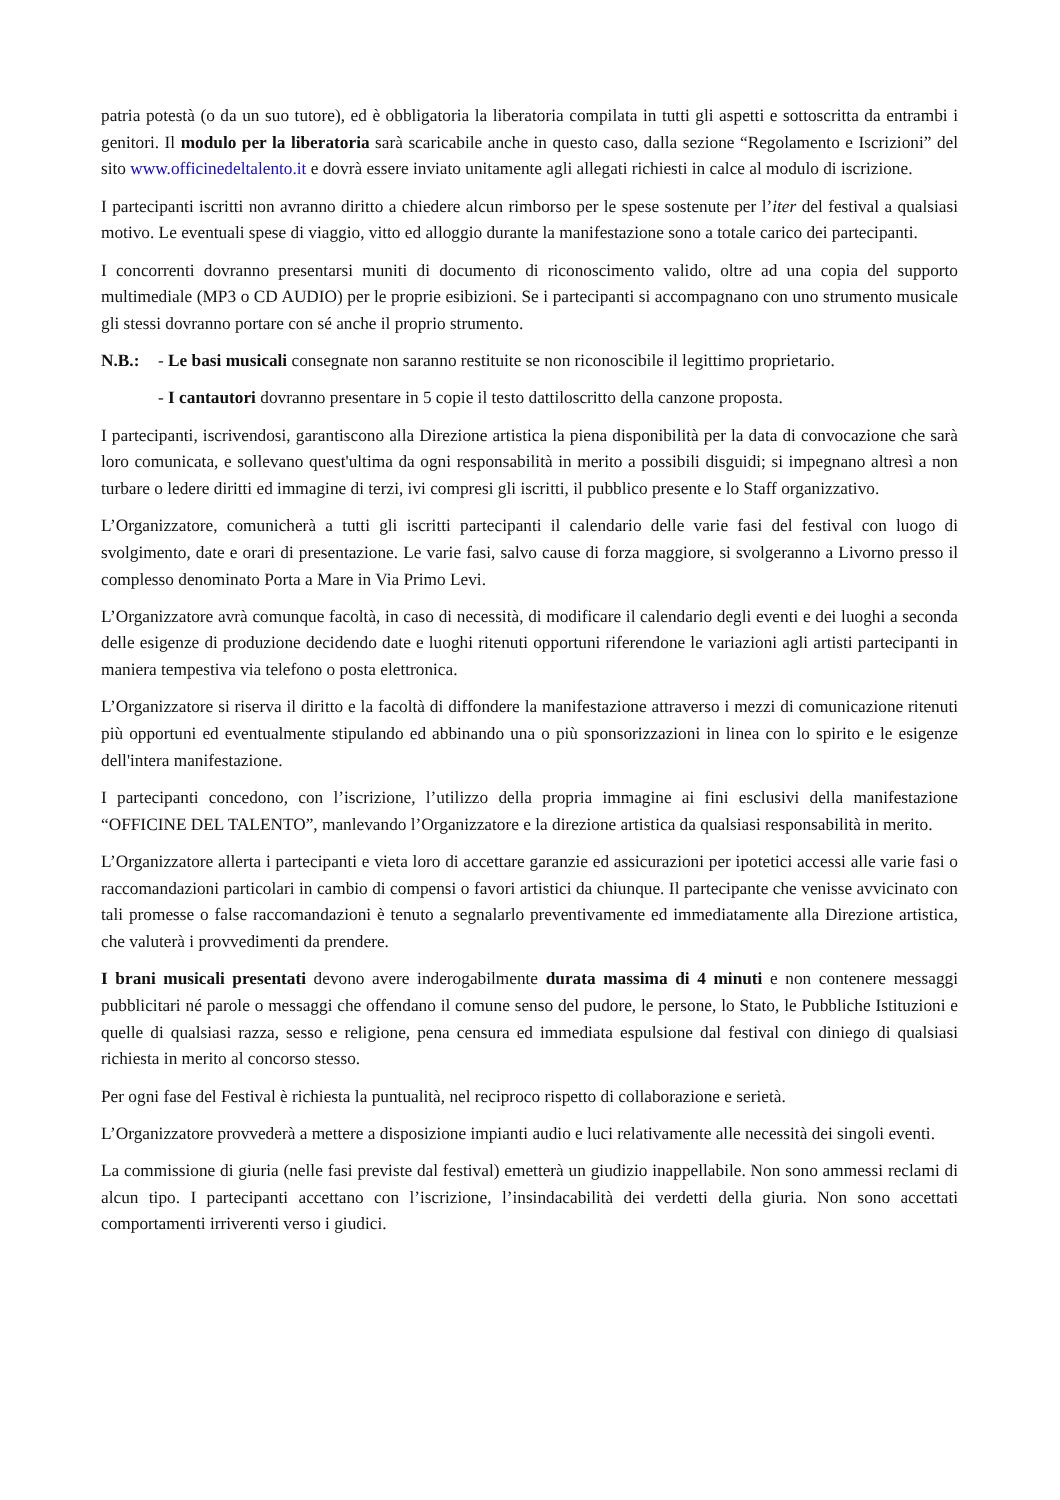patria potestà (o da un suo tutore), ed è obbligatoria la liberatoria compilata in tutti gli aspetti e sottoscritta da entrambi i genitori. Il modulo per la liberatoria sarà scaricabile anche in questo caso, dalla sezione “Regolamento e Iscrizioni” del sito www.officinedeltalento.it e dovrà essere inviato unitamente agli allegati richiesti in calce al modulo di iscrizione.
I partecipanti iscritti non avranno diritto a chiedere alcun rimborso per le spese sostenute per l’iter del festival a qualsiasi motivo. Le eventuali spese di viaggio, vitto ed alloggio durante la manifestazione sono a totale carico dei partecipanti.
I concorrenti dovranno presentarsi muniti di documento di riconoscimento valido, oltre ad una copia del supporto multimediale (MP3 o CD AUDIO) per le proprie esibizioni. Se i partecipanti si accompagnano con uno strumento musicale gli stessi dovranno portare con sé anche il proprio strumento.
N.B.: - Le basi musicali consegnate non saranno restituite se non riconoscibile il legittimo proprietario.
- I cantautori dovranno presentare in 5 copie il testo dattiloscritto della canzone proposta.
I partecipanti, iscrivendosi, garantiscono alla Direzione artistica la piena disponibilità per la data di convocazione che sarà loro comunicata, e sollevano quest'ultima da ogni responsabilità in merito a possibili disguidi; si impegnano altresì a non turbare o ledere diritti ed immagine di terzi, ivi compresi gli iscritti, il pubblico presente e lo Staff organizzativo.
L’Organizzatore, comunicherà a tutti gli iscritti partecipanti il calendario delle varie fasi del festival con luogo di svolgimento, date e orari di presentazione. Le varie fasi, salvo cause di forza maggiore, si svolgeranno a Livorno presso il complesso denominato Porta a Mare in Via Primo Levi.
L’Organizzatore avrà comunque facoltà, in caso di necessità, di modificare il calendario degli eventi e dei luoghi a seconda delle esigenze di produzione decidendo date e luoghi ritenuti opportuni riferendone le variazioni agli artisti partecipanti in maniera tempestiva via telefono o posta elettronica.
L’Organizzatore si riserva il diritto e la facoltà di diffondere la manifestazione attraverso i mezzi di comunicazione ritenuti più opportuni ed eventualmente stipulando ed abbinando una o più sponsorizzazioni in linea con lo spirito e le esigenze dell'intera manifestazione.
I partecipanti concedono, con l’iscrizione, l’utilizzo della propria immagine ai fini esclusivi della manifestazione “OFFICINE DEL TALENTO”, manlevando l’Organizzatore e la direzione artistica da qualsiasi responsabilità in merito.
L’Organizzatore allerta i partecipanti e vieta loro di accettare garanzie ed assicurazioni per ipotetici accessi alle varie fasi o raccomandazioni particolari in cambio di compensi o favori artistici da chiunque. Il partecipante che venisse avvicinato con tali promesse o false raccomandazioni è tenuto a segnalarlo preventivamente ed immediatamente alla Direzione artistica, che valuterà i provvedimenti da prendere.
I brani musicali presentati devono avere inderogabilmente durata massima di 4 minuti e non contenere messaggi pubblicitari né parole o messaggi che offendano il comune senso del pudore, le persone, lo Stato, le Pubbliche Istituzioni e quelle di qualsiasi razza, sesso e religione, pena censura ed immediata espulsione dal festival con diniego di qualsiasi richiesta in merito al concorso stesso.
Per ogni fase del Festival è richiesta la puntualità, nel reciproco rispetto di collaborazione e serietà.
L’Organizzatore provvederà a mettere a disposizione impianti audio e luci relativamente alle necessità dei singoli eventi.
La commissione di giuria (nelle fasi previste dal festival) emetterà un giudizio inappellabile. Non sono ammessi reclami di alcun tipo. I partecipanti accettano con l’iscrizione, l’insindacabilità dei verdetti della giuria. Non sono accettati comportamenti irriverenti verso i giudici.